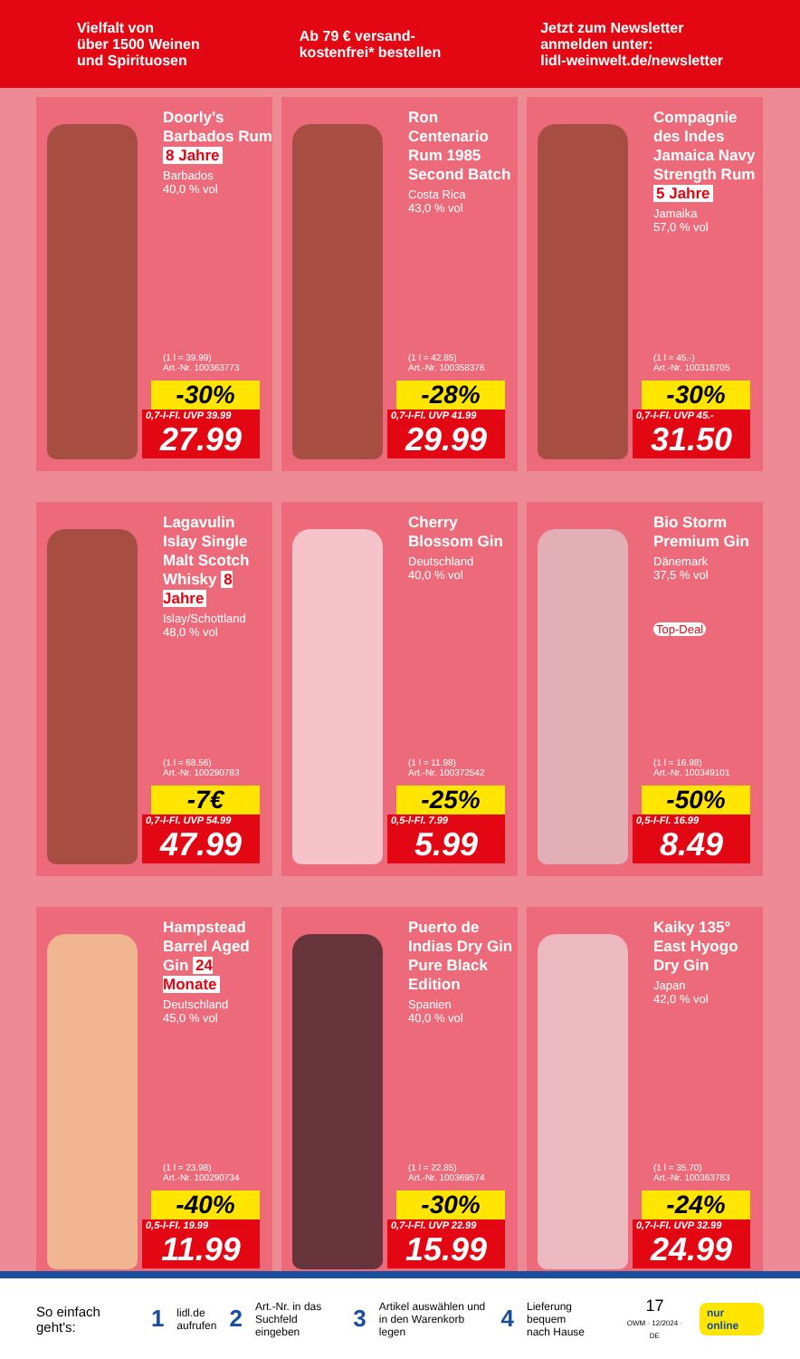Vielfalt von
über 1500 Weinen
und Spirituosen
Ab 79 € versand-
kostenfrei* bestellen
Jetzt zum Newsletter
anmelden unter:
lidl-weinwelt.de/newsletter
Doorly’s Barbados Rum 8 Jahre
Barbados
40,0 % vol
(1 l = 39.99)
Art.-Nr. 100363773
-30%
0,7-l-Fl. UVP 39.99
27.99
Ron Centenario Rum 1985 Second Batch
Costa Rica
43,0 % vol
(1 l = 42.85)
Art.-Nr. 100358376
-28%
0,7-l-Fl. UVP 41.99
29.99
Compagnie des Indes Jamaica Navy Strength Rum 5 Jahre
Jamaika
57,0 % vol
(1 l = 45.-)
Art.-Nr. 100318705
-30%
0,7-l-Fl. UVP 45.-
31.50
Lagavulin Islay Single Malt Scotch Whisky 8 Jahre
Islay/Schottland
48,0 % vol
(1 l = 68.56)
Art.-Nr. 100290783
-7€
0,7-l-Fl. UVP 54.99
47.99
Cherry Blossom Gin
Deutschland
40,0 % vol
(1 l = 11.98)
Art.-Nr. 100372542
-25%
0,5-l-Fl. 7.99
5.99
Bio Storm Premium Gin
Dänemark
37,5 % vol
Top-Deal
(1 l = 16.98)
Art.-Nr. 100349101
-50%
0,5-l-Fl. 16.99
8.49
Hampstead Barrel Aged Gin 24 Monate
Deutschland
45,0 % vol
(1 l = 23.98)
Art.-Nr. 100290734
-40%
0,5-l-Fl. 19.99
11.99
Puerto de Indias Dry Gin Pure Black Edition
Spanien
40,0 % vol
(1 l = 22.85)
Art.-Nr. 100369574
-30%
0,7-l-Fl. UVP 22.99
15.99
Kaiky 135° East Hyogo Dry Gin
Japan
42,0 % vol
(1 l = 35.70)
Art.-Nr. 100363783
-24%
0,7-l-Fl. UVP 32.99
24.99
So einfach geht's: 1 lidl.de
aufrufen 2 Art.-Nr. in das
Suchfeld eingeben 3 Artikel auswählen und
in den Warenkorb legen 4 Lieferung bequem
nach Hause 17
OWM · 12/2024 · DE nur online